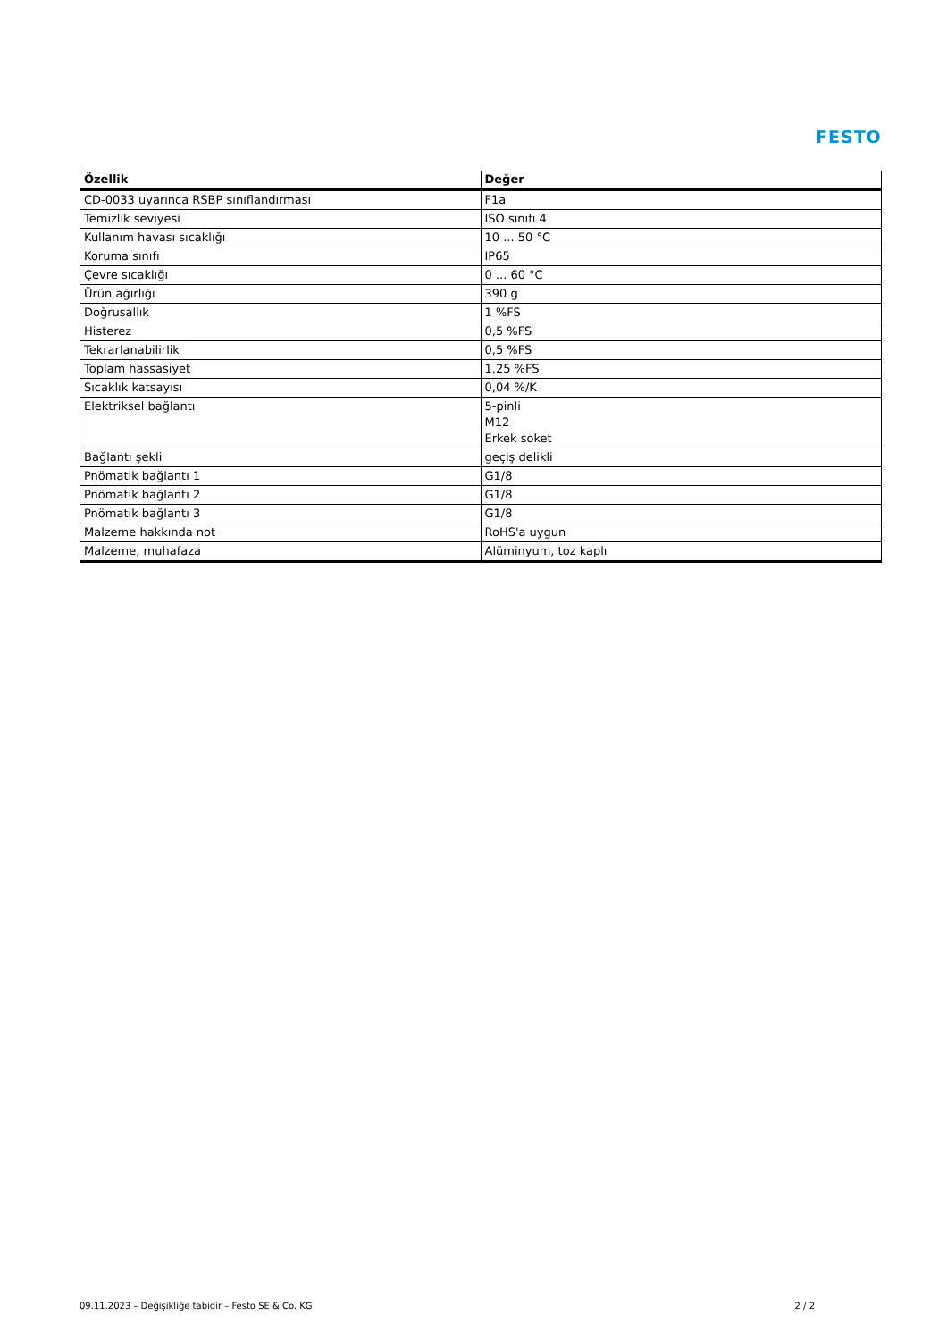FESTO
| Özellik | Değer |
| --- | --- |
| CD-0033 uyarınca RSBP sınıflandırması | F1a |
| Temizlik seviyesi | ISO sınıfı 4 |
| Kullanım havası sıcaklığı | 10 ... 50 °C |
| Koruma sınıfı | IP65 |
| Çevre sıcaklığı | 0 ... 60 °C |
| Ürün ağırlığı | 390 g |
| Doğrusallık | 1 %FS |
| Histerez | 0,5 %FS |
| Tekrarlanabilirlik | 0,5 %FS |
| Toplam hassasiyet | 1,25 %FS |
| Sıcaklık katsayısı | 0,04 %/K |
| Elektriksel bağlantı | 5-pinli M12 Erkek soket |
| Bağlantı şekli | geçiş delikli |
| Pnömatik bağlantı 1 | G1/8 |
| Pnömatik bağlantı 2 | G1/8 |
| Pnömatik bağlantı 3 | G1/8 |
| Malzeme hakkında not | RoHS'a uygun |
| Malzeme, muhafaza | Alüminyum, toz kaplı |
09.11.2023 – Değişikliğe tabidir – Festo SE & Co. KG 2 / 2